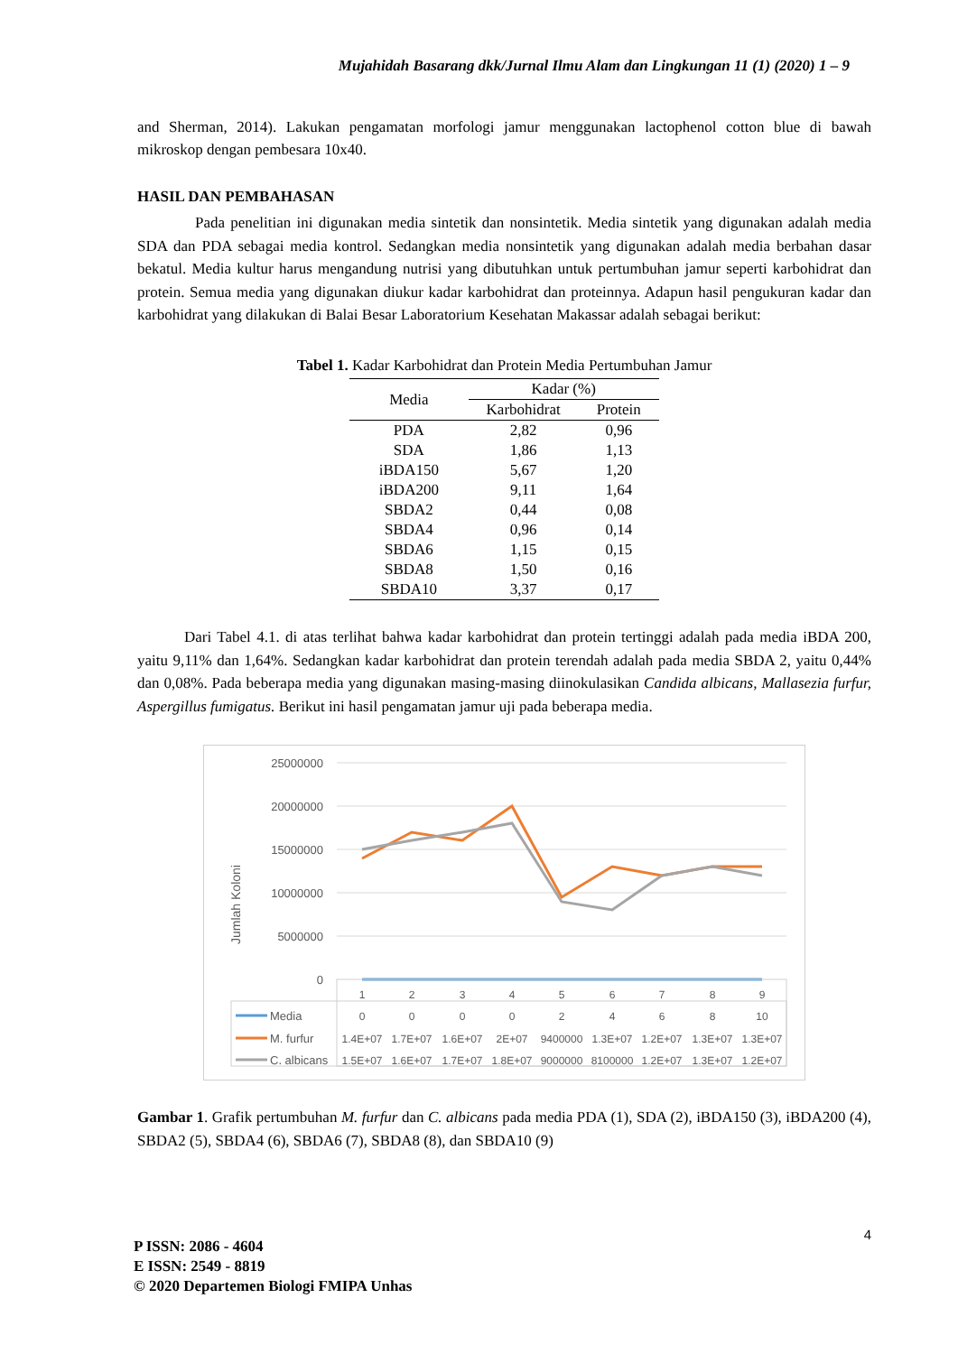Mujahidah Basarang dkk/Jurnal Ilmu Alam dan Lingkungan 11 (1) (2020) 1 – 9
and Sherman, 2014). Lakukan pengamatan morfologi jamur menggunakan lactophenol cotton blue di bawah mikroskop dengan pembesara 10x40.
HASIL DAN PEMBAHASAN
Pada penelitian ini digunakan media sintetik dan nonsintetik. Media sintetik yang digunakan adalah media SDA dan PDA sebagai media kontrol. Sedangkan media nonsintetik yang digunakan adalah media berbahan dasar bekatul. Media kultur harus mengandung nutrisi yang dibutuhkan untuk pertumbuhan jamur seperti karbohidrat dan protein. Semua media yang digunakan diukur kadar karbohidrat dan proteinnya. Adapun hasil pengukuran kadar dan karbohidrat yang dilakukan di Balai Besar Laboratorium Kesehatan Makassar adalah sebagai berikut:
Tabel 1. Kadar Karbohidrat dan Protein Media Pertumbuhan Jamur
| Media | Kadar (%) | |
| --- | --- | --- |
| | Karbohidrat | Protein |
| PDA | 2,82 | 0,96 |
| SDA | 1,86 | 1,13 |
| iBDA150 | 5,67 | 1,20 |
| iBDA200 | 9,11 | 1,64 |
| SBDA2 | 0,44 | 0,08 |
| SBDA4 | 0,96 | 0,14 |
| SBDA6 | 1,15 | 0,15 |
| SBDA8 | 1,50 | 0,16 |
| SBDA10 | 3,37 | 0,17 |
Dari Tabel 4.1. di atas terlihat bahwa kadar karbohidrat dan protein tertinggi adalah pada media iBDA 200, yaitu 9,11% dan 1,64%. Sedangkan kadar karbohidrat dan protein terendah adalah pada media SBDA 2, yaitu 0,44% dan 0,08%. Pada beberapa media yang digunakan masing-masing diinokulasikan Candida albicans, Mallasezia furfur, Aspergillus fumigatus. Berikut ini hasil pengamatan jamur uji pada beberapa media.
Jumlah Koloni
25000000
20000000
15000000
10000000
5000000
0
1
2
3
4
5
6
7
8
9
0
0
0
0
2
4
6
8
10
1.4E+07
1.7E+07
1.6E+07
2E+07
9400000
1.3E+07
1.2E+07
1.3E+07
1.3E+07
1.5E+07
1.6E+07
1.7E+07
1.8E+07
9000000
8100000
1.2E+07
1.3E+07
1.2E+07
Media
M. furfur
C. albicans
Gambar 1. Grafik pertumbuhan M. furfur dan C. albicans pada media PDA (1), SDA (2), iBDA150 (3), iBDA200 (4), SBDA2 (5), SBDA4 (6), SBDA6 (7), SBDA8 (8), dan SBDA10 (9)
4
P ISSN: 2086 - 4604
E ISSN: 2549 - 8819
© 2020 Departemen Biologi FMIPA Unhas